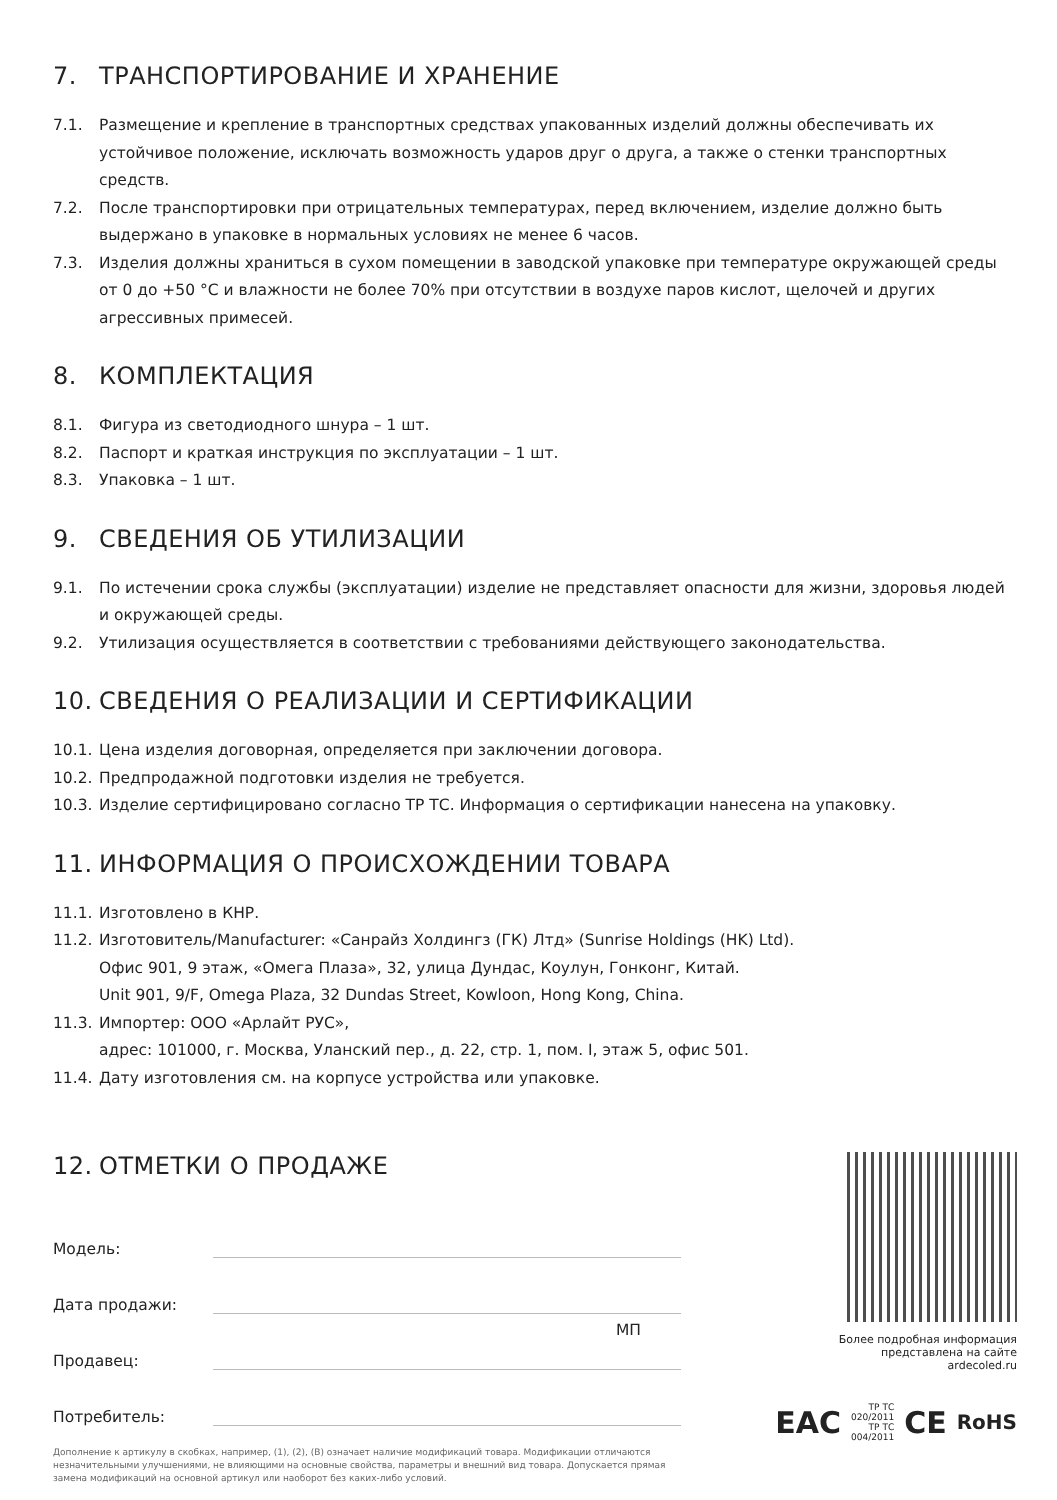7. ТРАНСПОРТИРОВАНИЕ И ХРАНЕНИЕ
7.1. Размещение и крепление в транспортных средствах упакованных изделий должны обеспечивать их устойчивое положение, исключать возможность ударов друг о друга, а также о стенки транспортных средств.
7.2. После транспортировки при отрицательных температурах, перед включением, изделие должно быть выдержано в упаковке в нормальных условиях не менее 6 часов.
7.3. Изделия должны храниться в сухом помещении в заводской упаковке при температуре окружающей среды от 0 до +50 °C и влажности не более 70% при отсутствии в воздухе паров кислот, щелочей и других агрессивных примесей.
8. КОМПЛЕКТАЦИЯ
8.1. Фигура из светодиодного шнура – 1 шт.
8.2. Паспорт и краткая инструкция по эксплуатации – 1 шт.
8.3. Упаковка – 1 шт.
9. СВЕДЕНИЯ ОБ УТИЛИЗАЦИИ
9.1. По истечении срока службы (эксплуатации) изделие не представляет опасности для жизни, здоровья людей и окружающей среды.
9.2. Утилизация осуществляется в соответствии с требованиями действующего законодательства.
10. СВЕДЕНИЯ О РЕАЛИЗАЦИИ И СЕРТИФИКАЦИИ
10.1.
Цена изделия договорная, определяется при заключении договора.
10.2.
Предпродажной подготовки изделия не требуется.
10.3.
Изделие сертифицировано согласно ТР ТС. Информация о сертификации нанесена на упаковку.
11. ИНФОРМАЦИЯ О ПРОИСХОЖДЕНИИ ТОВАРА
11.1.
Изготовлено в КНР.
11.2.
Изготовитель/Manufacturer: «Санрайз Холдингз (ГК) Лтд» (Sunrise Holdings (HK) Ltd).
Офис 901, 9 этаж, «Омега Плаза», 32, улица Дундас, Коулун, Гонконг, Китай.
Unit 901, 9/F, Omega Plaza, 32 Dundas Street, Kowloon, Hong Kong, China.
11.3.
Импортер: ООО «Арлайт РУС»,
адрес: 101000, г. Москва, Уланский пер., д. 22, стр. 1, пом. I, этаж 5, офис 501.
11.4.
Дату изготовления см. на корпусе устройства или упаковке.
12. ОТМЕТКИ О ПРОДАЖЕ
Модель:
Дата продажи:
Продавец:
МП
Потребитель:
Дополнение к артикулу в скобках, например, (1), (2), (B) означает наличие модификаций товара. Модификации отличаются незначительными улучшениями, не влияющими на основные свойства, параметры и внешний вид товара. Допускается прямая замена модификаций на основной артикул или наоборот без каких-либо условий.
Более подробная информация представлена на сайте ardecoled.ru
EAC ТР ТС 020/2011
ТР ТС 004/2011 CE RoHS